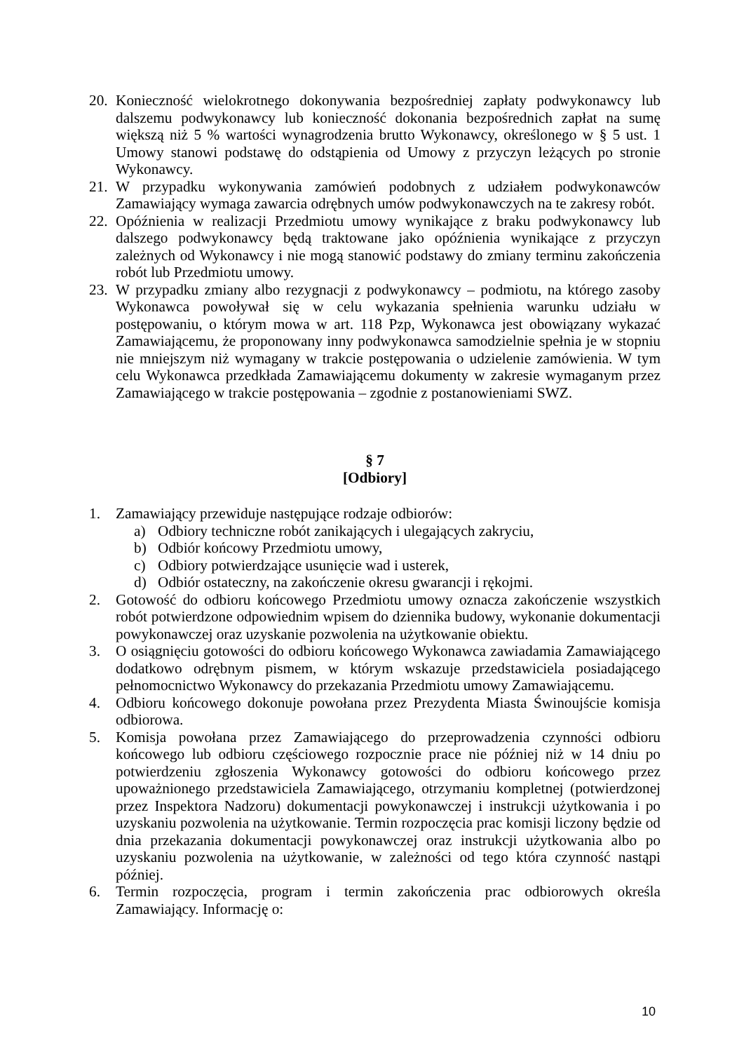20. Konieczność wielokrotnego dokonywania bezpośredniej zapłaty podwykonawcy lub dalszemu podwykonawcy lub konieczność dokonania bezpośrednich zapłat na sumę większą niż 5 % wartości wynagrodzenia brutto Wykonawcy, określonego w § 5 ust. 1 Umowy stanowi podstawę do odstąpienia od Umowy z przyczyn leżących po stronie Wykonawcy.
21. W przypadku wykonywania zamówień podobnych z udziałem podwykonawców Zamawiający wymaga zawarcia odrębnych umów podwykonawczych na te zakresy robót.
22. Opóźnienia w realizacji Przedmiotu umowy wynikające z braku podwykonawcy lub dalszego podwykonawcy będą traktowane jako opóźnienia wynikające z przyczyn zależnych od Wykonawcy i nie mogą stanowić podstawy do zmiany terminu zakończenia robót lub Przedmiotu umowy.
23. W przypadku zmiany albo rezygnacji z podwykonawcy – podmiotu, na którego zasoby Wykonawca powoływał się w celu wykazania spełnienia warunku udziału w postępowaniu, o którym mowa w art. 118 Pzp, Wykonawca jest obowiązany wykazać Zamawiającemu, że proponowany inny podwykonawca samodzielnie spełnia je w stopniu nie mniejszym niż wymagany w trakcie postępowania o udzielenie zamówienia. W tym celu Wykonawca przedkłada Zamawiającemu dokumenty w zakresie wymaganym przez Zamawiającego w trakcie postępowania – zgodnie z postanowieniami SWZ.
§ 7
[Odbiory]
1. Zamawiający przewiduje następujące rodzaje odbiorów:
a) Odbiory techniczne robót zanikających i ulegających zakryciu,
b) Odbiór końcowy Przedmiotu umowy,
c) Odbiory potwierdzające usunięcie wad i usterek,
d) Odbiór ostateczny, na zakończenie okresu gwarancji i rękojmi.
2. Gotowość do odbioru końcowego Przedmiotu umowy oznacza zakończenie wszystkich robót potwierdzone odpowiednim wpisem do dziennika budowy, wykonanie dokumentacji powykonawczej oraz uzyskanie pozwolenia na użytkowanie obiektu.
3. O osiągnięciu gotowości do odbioru końcowego Wykonawca zawiadamia Zamawiającego dodatkowo odrębnym pismem, w którym wskazuje przedstawiciela posiadającego pełnomocnictwo Wykonawcy do przekazania Przedmiotu umowy Zamawiającemu.
4. Odbioru końcowego dokonuje powołana przez Prezydenta Miasta Świnoujście komisja odbiorowa.
5. Komisja powołana przez Zamawiającego do przeprowadzenia czynności odbioru końcowego lub odbioru częściowego rozpocznie prace nie później niż w 14 dniu po potwierdzeniu zgłoszenia Wykonawcy gotowości do odbioru końcowego przez upoważnionego przedstawiciela Zamawiającego, otrzymaniu kompletnej (potwierdzonej przez Inspektora Nadzoru) dokumentacji powykonawczej i instrukcji użytkowania i po uzyskaniu pozwolenia na użytkowanie. Termin rozpoczęcia prac komisji liczony będzie od dnia przekazania dokumentacji powykonawczej oraz instrukcji użytkowania albo po uzyskaniu pozwolenia na użytkowanie, w zależności od tego która czynność nastąpi później.
6. Termin rozpoczęcia, program i termin zakończenia prac odbiorowych określa Zamawiający. Informację o:
10